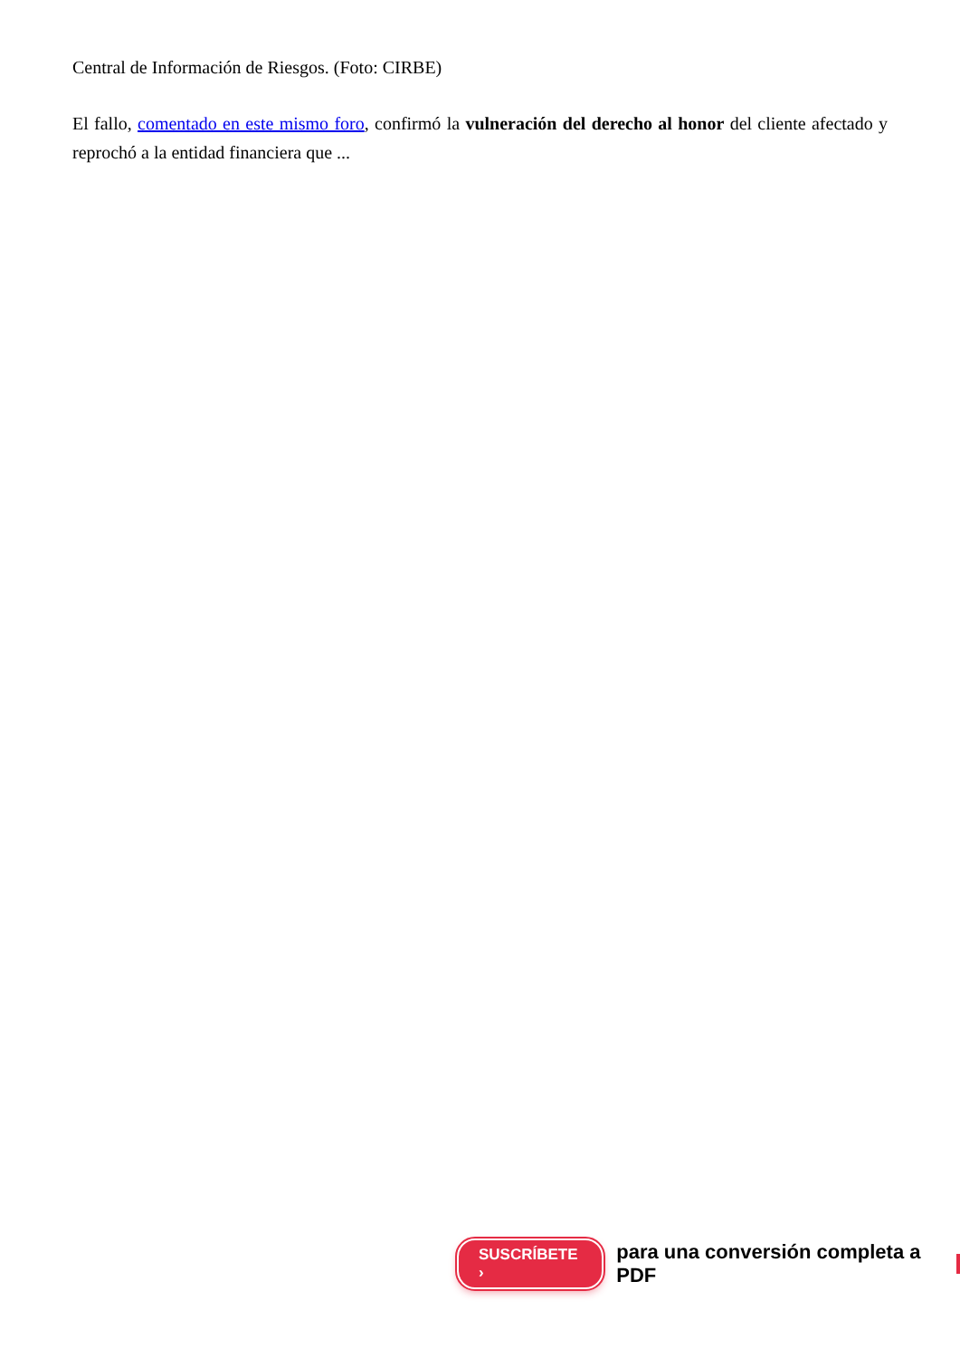Central de Información de Riesgos. (Foto: CIRBE)
El fallo, comentado en este mismo foro, confirmó la vulneración del derecho al honor del cliente afectado y reprochó a la entidad financiera que ...
SUSCRÍBETE › para una conversión completa a PDF